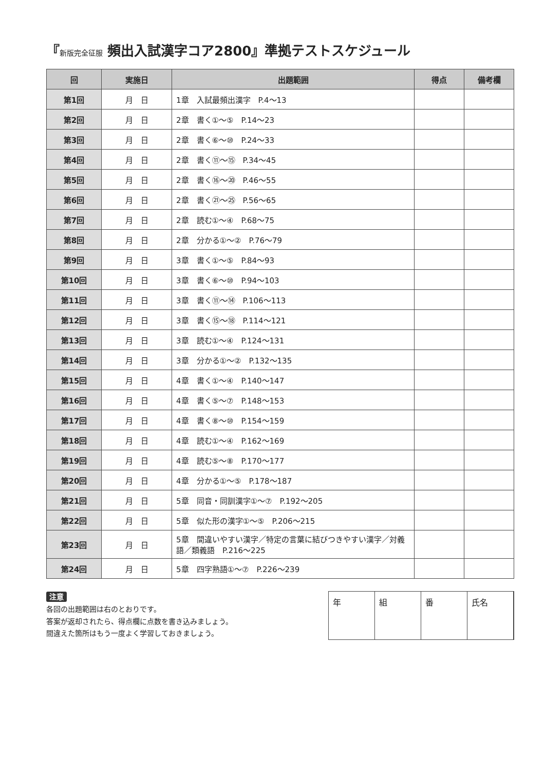『新版完全征服 頻出入試漢字コア2800』準拠テストスケジュール
| 回 | 実施日 | 出題範囲 | 得点 | 備考欄 |
| --- | --- | --- | --- | --- |
| 第1回 | 月 日 | 1章 入試最頻出漢字 P.4～13 | | |
| 第2回 | 月 日 | 2章 書く①～⑤ P.14～23 | | |
| 第3回 | 月 日 | 2章 書く⑥～⑩ P.24～33 | | |
| 第4回 | 月 日 | 2章 書く⑪～⑮ P.34～45 | | |
| 第5回 | 月 日 | 2章 書く⑯～⑳ P.46～55 | | |
| 第6回 | 月 日 | 2章 書く㉑～㉕ P.56～65 | | |
| 第7回 | 月 日 | 2章 読む①～④ P.68～75 | | |
| 第8回 | 月 日 | 2章 分かる①～② P.76～79 | | |
| 第9回 | 月 日 | 3章 書く①～⑤ P.84～93 | | |
| 第10回 | 月 日 | 3章 書く⑥～⑩ P.94～103 | | |
| 第11回 | 月 日 | 3章 書く⑪～⑭ P.106～113 | | |
| 第12回 | 月 日 | 3章 書く⑮～⑱ P.114～121 | | |
| 第13回 | 月 日 | 3章 読む①～④ P.124～131 | | |
| 第14回 | 月 日 | 3章 分かる①～② P.132～135 | | |
| 第15回 | 月 日 | 4章 書く①～④ P.140～147 | | |
| 第16回 | 月 日 | 4章 書く⑤～⑦ P.148～153 | | |
| 第17回 | 月 日 | 4章 書く⑧～⑩ P.154～159 | | |
| 第18回 | 月 日 | 4章 読む①～④ P.162～169 | | |
| 第19回 | 月 日 | 4章 読む⑤～⑧ P.170～177 | | |
| 第20回 | 月 日 | 4章 分かる①～⑤ P.178～187 | | |
| 第21回 | 月 日 | 5章 同音・同訓漢字①～⑦ P.192～205 | | |
| 第22回 | 月 日 | 5章 似た形の漢字①～⑤ P.206～215 | | |
| 第23回 | 月 日 | 5章 間違いやすい漢字／特定の言葉に結びつきやすい漢字／対義語／類義語 P.216～225 | | |
| 第24回 | 月 日 | 5章 四字熟語①～⑦ P.226～239 | | |
注意
各回の出題範囲は右のとおりです。
答案が返却されたら、得点欄に点数を書き込みましょう。
間違えた箇所はもう一度よく学習しておきましょう。
年 組 番 氏名